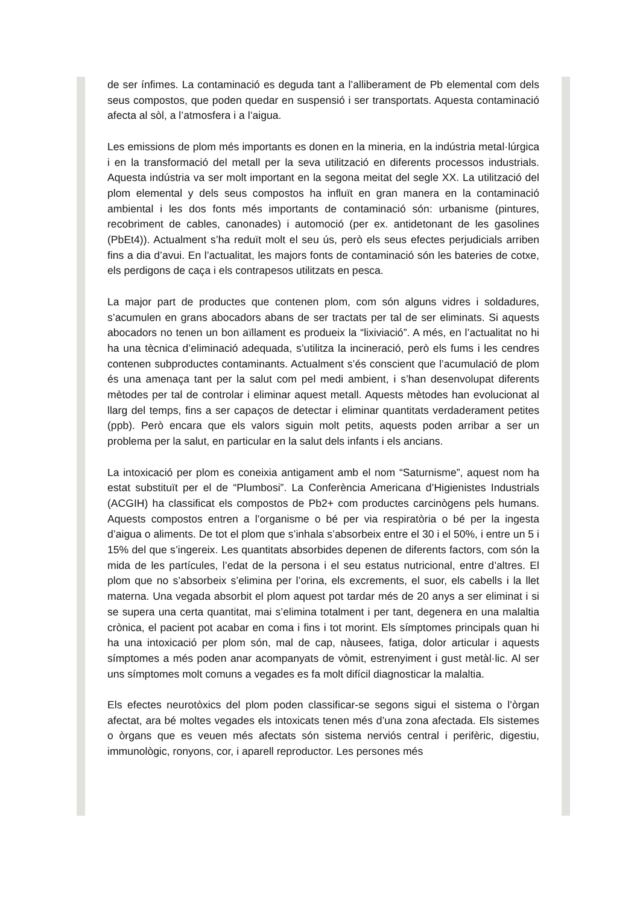de ser ínfimes. La contaminació es deguda tant a l’alliberament de Pb elemental com dels seus compostos, que poden quedar en suspensió i ser transportats. Aquesta contaminació afecta al sòl, a l’atmosfera i a l’aigua.
Les emissions de plom més importants es donen en la mineria, en la indústria metal·lúrgica i en la transformació del metall per la seva utilització en diferents processos industrials. Aquesta indústria va ser molt important en la segona meitat del segle XX. La utilització del plom elemental y dels seus compostos ha influït en gran manera en la contaminació ambiental i les dos fonts més importants de contaminació són: urbanisme (pintures, recobriment de cables, canonades) i automoció (per ex. antidetonant de les gasolines (PbEt4)). Actualment s’ha reduït molt el seu ús, però els seus efectes perjudicials arriben fins a dia d’avui. En l’actualitat, les majors fonts de contaminació són les bateries de cotxe, els perdigons de caça i els contrapesos utilitzats en pesca.
La major part de productes que contenen plom, com són alguns vidres i soldadures, s’acumulen en grans abocadors abans de ser tractats per tal de ser eliminats. Si aquests abocadors no tenen un bon aïllament es produeix la “lixiviació”. A més, en l’actualitat no hi ha una tècnica d’eliminació adequada, s’utilitza la incineració, però els fums i les cendres contenen subproductes contaminants. Actualment s’és conscient que l’acumulació de plom és una amenaça tant per la salut com pel medi ambient, i s’han desenvolupat diferents mètodes per tal de controlar i eliminar aquest metall. Aquests mètodes han evolucionat al llarg del temps, fins a ser capaços de detectar i eliminar quantitats verdaderament petites (ppb). Però encara que els valors siguin molt petits, aquests poden arribar a ser un problema per la salut, en particular en la salut dels infants i els ancians.
La intoxicació per plom es coneixia antigament amb el nom “Saturnisme”, aquest nom ha estat substituït per el de “Plumbosi”. La Conferència Americana d’Higienistes Industrials (ACGIH) ha classificat els compostos de Pb2+ com productes carcinògens pels humans. Aquests compostos entren a l’organisme o bé per via respiratòria o bé per la ingesta d’aigua o aliments. De tot el plom que s’inhala s’absorbeix entre el 30 i el 50%, i entre un 5 i 15% del que s’ingereix. Les quantitats absorbides depenen de diferents factors, com són la mida de les partícules, l’edat de la persona i el seu estatus nutricional, entre d’altres. El plom que no s’absorbeix s’elimina per l’orina, els excrements, el suor, els cabells i la llet materna. Una vegada absorbit el plom aquest pot tardar més de 20 anys a ser eliminat i si se supera una certa quantitat, mai s’elimina totalment i per tant, degenera en una malaltia crònica, el pacient pot acabar en coma i fins i tot morint. Els símptomes principals quan hi ha una intoxicació per plom són, mal de cap, nàusees, fatiga, dolor articular i aquests símptomes a més poden anar acompanyats de vòmit, estrenyiment i gust metàl·lic. Al ser uns símptomes molt comuns a vegades es fa molt difícil diagnosticar la malaltia.
Els efectes neurotòxics del plom poden classificar-se segons sigui el sistema o l’òrgan afectat, ara bé moltes vegades els intoxicats tenen més d’una zona afectada. Els sistemes o òrgans que es veuen més afectats són sistema nerviós central i perifèric, digestiu, immunològic, ronyons, cor, i aparell reproductor. Les persones més